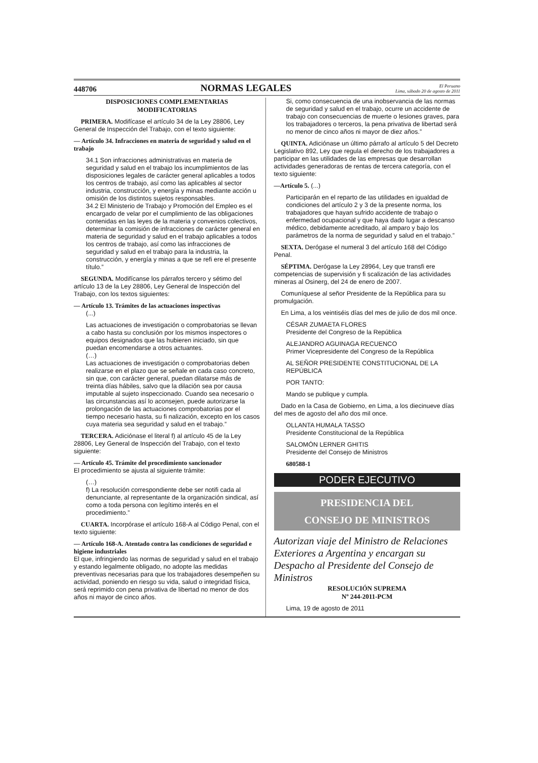448706 NORMAS LEGALES El Peruano
Lima, sábado 20 de agosto de 2011
DISPOSICIONES COMPLEMENTARIAS
MODIFICATORIAS
PRIMERA. Modifícase el artículo 34 de la Ley 28806, Ley General de Inspección del Trabajo, con el texto siguiente:
— Artículo 34. Infracciones en materia de seguridad y salud en el trabajo
34.1 Son infracciones administrativas en materia de seguridad y salud en el trabajo los incumplimientos de las disposiciones legales de carácter general aplicables a todos los centros de trabajo, así como las aplicables al sector industria, construcción, y energía y minas mediante acción u omisión de los distintos sujetos responsables.
34.2 El Ministerio de Trabajo y Promoción del Empleo es el encargado de velar por el cumplimiento de las obligaciones contenidas en las leyes de la materia y convenios colectivos, determinar la comisión de infracciones de carácter general en materia de seguridad y salud en el trabajo aplicables a todos los centros de trabajo, así como las infracciones de seguridad y salud en el trabajo para la industria, la construcción, y energía y minas a que se refi ere el presente título.”
SEGUNDA. Modifícanse los párrafos tercero y sétimo del artículo 13 de la Ley 28806, Ley General de Inspección del Trabajo, con los textos siguientes:
— Artículo 13. Trámites de las actuaciones inspectivas
(...)
Las actuaciones de investigación o comprobatorias se llevan a cabo hasta su conclusión por los mismos inspectores o equipos designados que las hubieren iniciado, sin que puedan encomendarse a otros actuantes.
(…)
Las actuaciones de investigación o comprobatorias deben realizarse en el plazo que se señale en cada caso concreto, sin que, con carácter general, puedan dilatarse más de treinta días hábiles, salvo que la dilación sea por causa imputable al sujeto inspeccionado. Cuando sea necesario o las circunstancias así lo aconsejen, puede autorizarse la prolongación de las actuaciones comprobatorias por el tiempo necesario hasta, su fi nalización, excepto en los casos cuya materia sea seguridad y salud en el trabajo.”
TERCERA. Adiciónase el literal f) al artículo 45 de la Ley 28806, Ley General de Inspección del Trabajo, con el texto siguiente:
— Artículo 45. Trámite del procedimiento sancionador
El procedimiento se ajusta al siguiente trámite:
(…)
f) La resolución correspondiente debe ser notifi cada al denunciante, al representante de la organización sindical, así como a toda persona con legítimo interés en el procedimiento.”
CUARTA. Incorpórase el artículo 168-A al Código Penal, con el texto siguiente:
— Artículo 168-A. Atentado contra las condiciones de seguridad e higiene industriales
El que, infringiendo las normas de seguridad y salud en el trabajo y estando legalmente obligado, no adopte las medidas preventivas necesarias para que los trabajadores desempeñen su actividad, poniendo en riesgo su vida, salud o integridad física, será reprimido con pena privativa de libertad no menor de dos años ni mayor de cinco años.
Si, como consecuencia de una inobservancia de las normas de seguridad y salud en el trabajo, ocurre un accidente de trabajo con consecuencias de muerte o lesiones graves, para los trabajadores o terceros, la pena privativa de libertad será no menor de cinco años ni mayor de diez años.”
QUINTA. Adiciónase un último párrafo al artículo 5 del Decreto Legislativo 892, Ley que regula el derecho de los trabajadores a participar en las utilidades de las empresas que desarrollan actividades generadoras de rentas de tercera categoría, con el texto siguiente:
—Artículo 5. (...)
Participarán en el reparto de las utilidades en igualdad de condiciones del artículo 2 y 3 de la presente norma, los trabajadores que hayan sufrido accidente de trabajo o enfermedad ocupacional y que haya dado lugar a descanso médico, debidamente acreditado, al amparo y bajo los parámetros de la norma de seguridad y salud en el trabajo.”
SEXTA. Derógase el numeral 3 del artículo 168 del Código Penal.
SÉPTIMA. Derógase la Ley 28964, Ley que transfi ere competencias de supervisión y fi scalización de las actividades mineras al Osinerg, del 24 de enero de 2007.
Comuníquese al señor Presidente de la República para su promulgación.
En Lima, a los veintiséis días del mes de julio de dos mil once.
CÉSAR ZUMAETA FLORES
Presidente del Congreso de la República
ALEJANDRO AGUINAGA RECUENCO
Primer Vicepresidente del Congreso de la República
AL SEÑOR PRESIDENTE CONSTITUCIONAL DE LA REPÚBLICA
POR TANTO:
Mando se publique y cumpla.
Dado en la Casa de Gobierno, en Lima, a los diecinueve días del mes de agosto del año dos mil once.
OLLANTA HUMALA TASSO
Presidente Constitucional de la República
SALOMÓN LERNER GHITIS
Presidente del Consejo de Ministros
680588-1
PODER EJECUTIVO
PRESIDENCIA DEL
CONSEJO DE MINISTROS
Autorizan viaje del Ministro de Relaciones Exteriores a Argentina y encargan su Despacho al Presidente del Consejo de Ministros
RESOLUCIÓN SUPREMA
Nº 244-2011-PCM
Lima, 19 de agosto de 2011